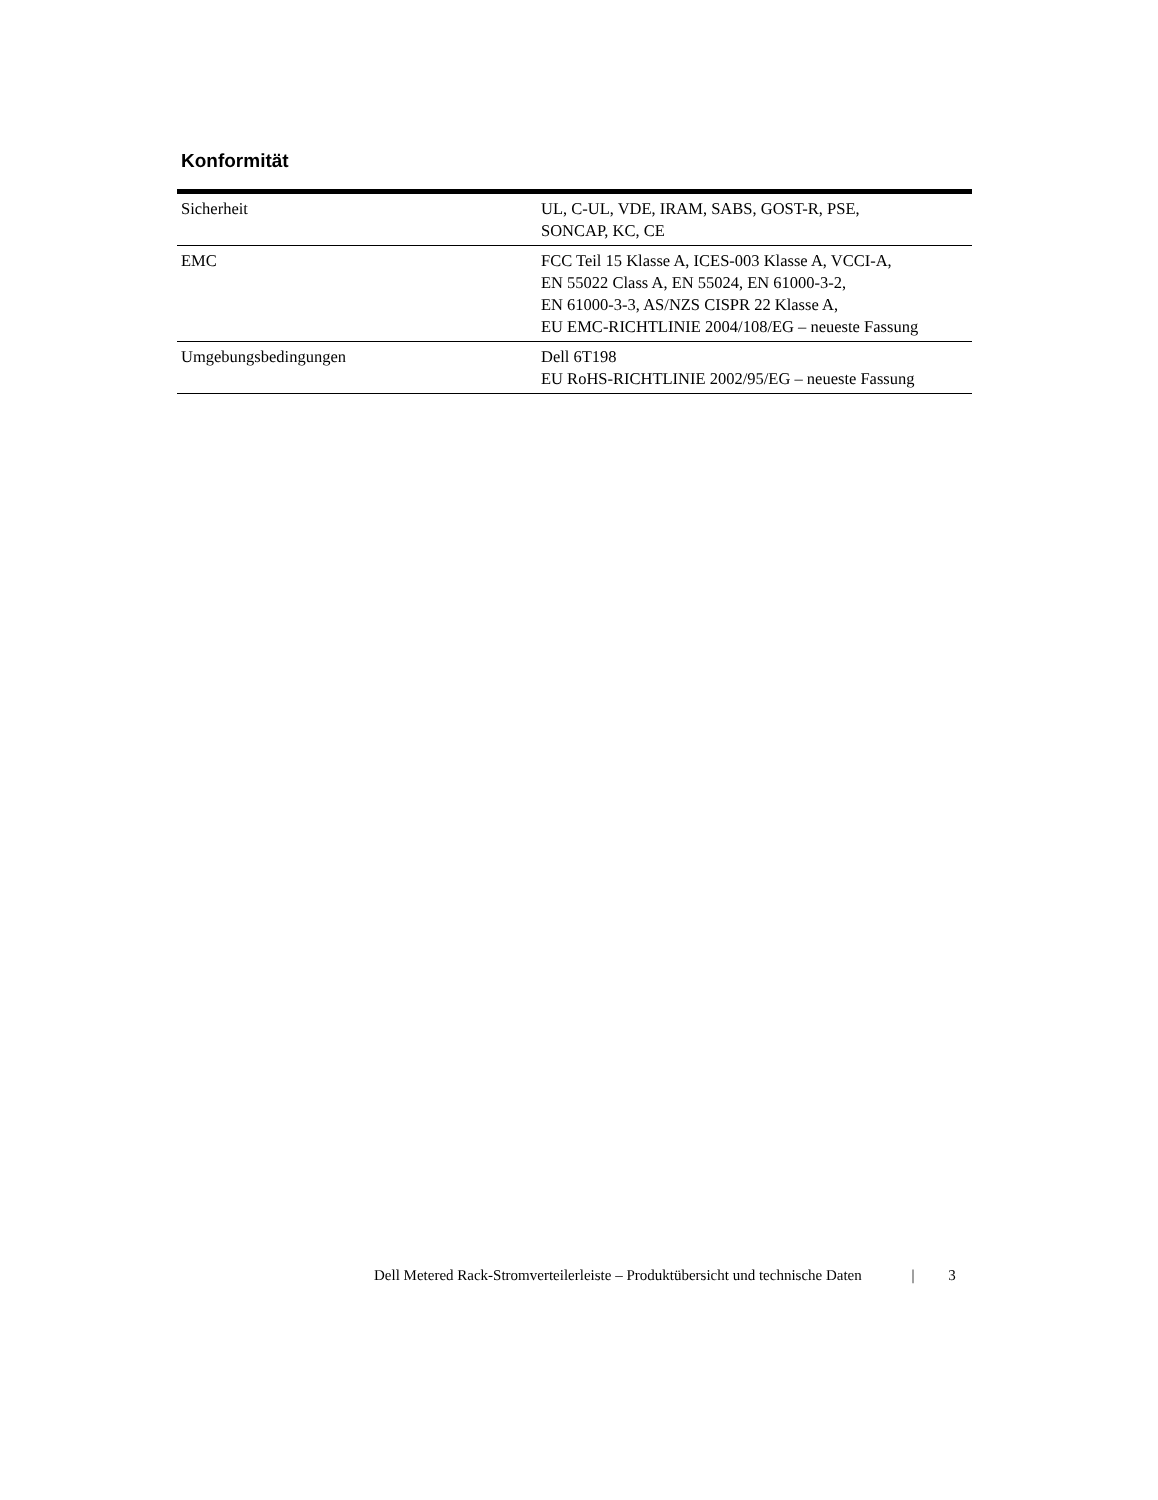Konformität
| Sicherheit | UL, C-UL, VDE, IRAM, SABS, GOST-R, PSE, SONCAP, KC, CE |
| EMC | FCC Teil 15 Klasse A, ICES-003 Klasse A, VCCI-A, EN 55022 Class A, EN 55024, EN 61000-3-2, EN 61000-3-3, AS/NZS CISPR 22 Klasse A, EU EMC-RICHTLINIE 2004/108/EG – neueste Fassung |
| Umgebungsbedingungen | Dell 6T198 EU RoHS-RICHTLINIE 2002/95/EG – neueste Fassung |
Dell Metered Rack-Stromverteilerleiste – Produktübersicht und technische Daten | 3